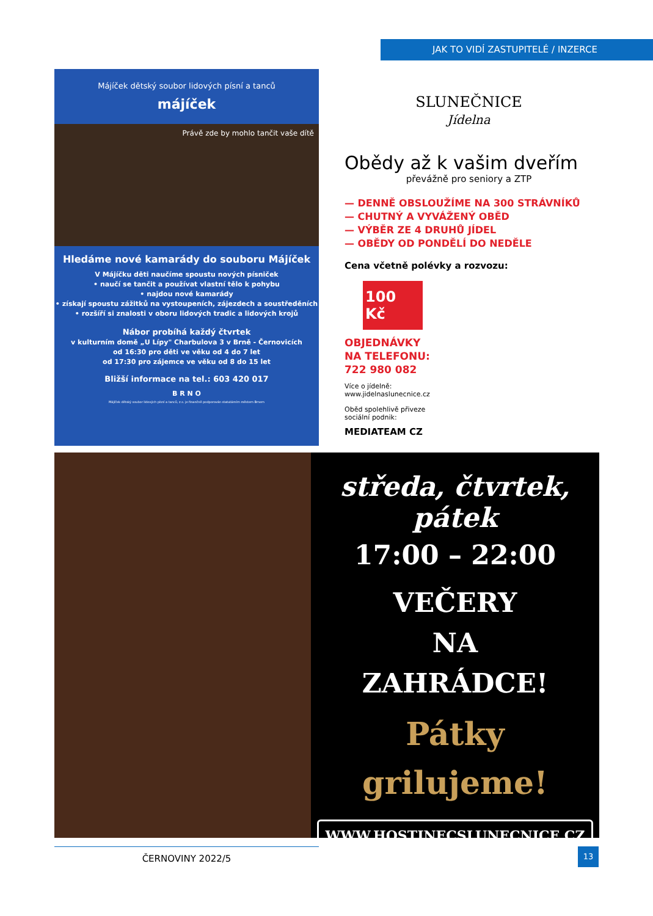JAK TO VIDÍ ZASTUPITELÉ / INZERCE
Májíček dětský soubor lidových písní a tanců
májíček
Právě zde by mohlo tančit vaše dítě
Hledáme nové kamarády do souboru Májíček
V Májíčku děti naučíme spoustu nových písniček
• naučí se tančit a používat vlastní tělo k pohybu
• najdou nové kamarády
• získají spoustu zážitků na vystoupeních, zájezdech a soustředěních
• rozšíří si znalosti v oboru lidových tradic a lidových krojů
Nábor probíhá každý čtvrtek
v kulturním domě „U Lípy" Charbulova 3 v Brně - Černovicích
od 16:30 pro děti ve věku od 4 do 7 let
od 17:30 pro zájemce ve věku od 8 do 15 let
Bližší informace na tel.: 603 420 017
B R N O
Májíček dětský soubor lidových písní a tanců, z.s. je finančně podporován statutárním městem Brnem
SLUNEČNICE
Jídelna
Obědy až k vašim dveřím
převážně pro seniory a ZTP
— DENNĚ OBSLOUŽÍME NA 300 STRÁVNÍKŮ
— CHUTNÝ A VYVÁŽENÝ OBĚD
— VÝBĚR ZE 4 DRUHŮ JÍDEL
— OBĚDY OD PONDĚLÍ DO NEDĚLE
Cena včetně polévky a rozvozu:
100 Kč
OBJEDNÁVKY
NA TELEFONU:
722 980 082
Více o jídelně:
www.jidelnaslunecnice.cz
Oběd spolehlivě přiveze
sociální podnik:
MEDIATEAM CZ
středa, čtvrtek, pátek
17:00 – 22:00
VEČERY
NA
ZAHRÁDCE!
Pátky
grilujeme!
WWW.HOSTINECSLUNECNICE.CZ
ČERNOVINY 2022/5 13